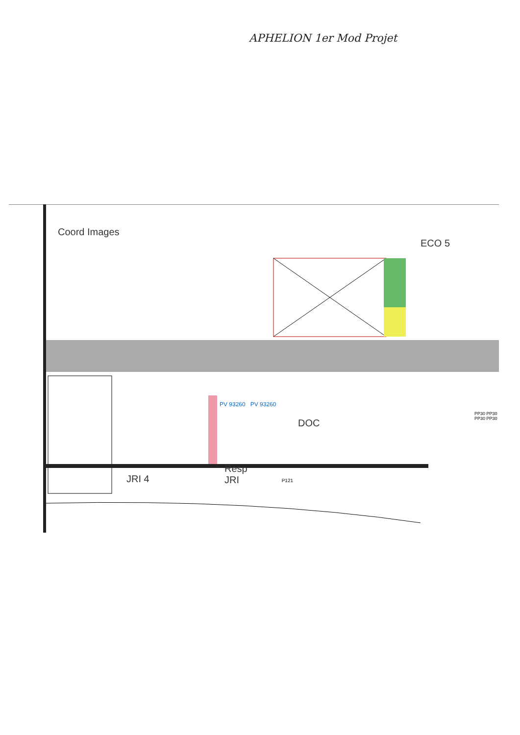APHELION 1er Mod Projet
Coord Images ECO 5
PV 93260 PV 93260
DOC
Resp
JRI
JRI 4 P121
PP30 PP30 PP30 PP30